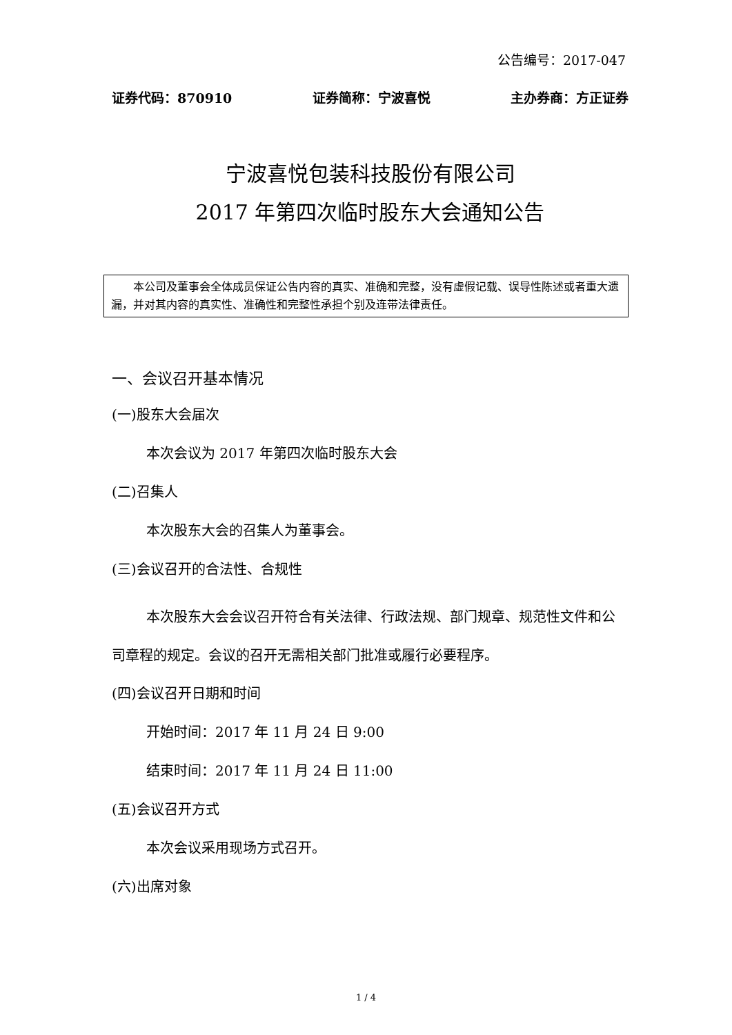公告编号：2017-047
证券代码：870910 证券简称：宁波喜悦 主办券商：方正证券
宁波喜悦包装科技股份有限公司
2017 年第四次临时股东大会通知公告
本公司及董事会全体成员保证公告内容的真实、准确和完整，没有虚假记载、误导性陈述或者重大遗漏，并对其内容的真实性、准确性和完整性承担个别及连带法律责任。
一、会议召开基本情况
(一)股东大会届次
本次会议为 2017 年第四次临时股东大会
(二)召集人
本次股东大会的召集人为董事会。
(三)会议召开的合法性、合规性
本次股东大会会议召开符合有关法律、行政法规、部门规章、规范性文件和公司章程的规定。会议的召开无需相关部门批准或履行必要程序。
(四)会议召开日期和时间
开始时间：2017 年 11 月 24 日 9:00
结束时间：2017 年 11 月 24 日 11:00
(五)会议召开方式
本次会议采用现场方式召开。
(六)出席对象
1 / 4